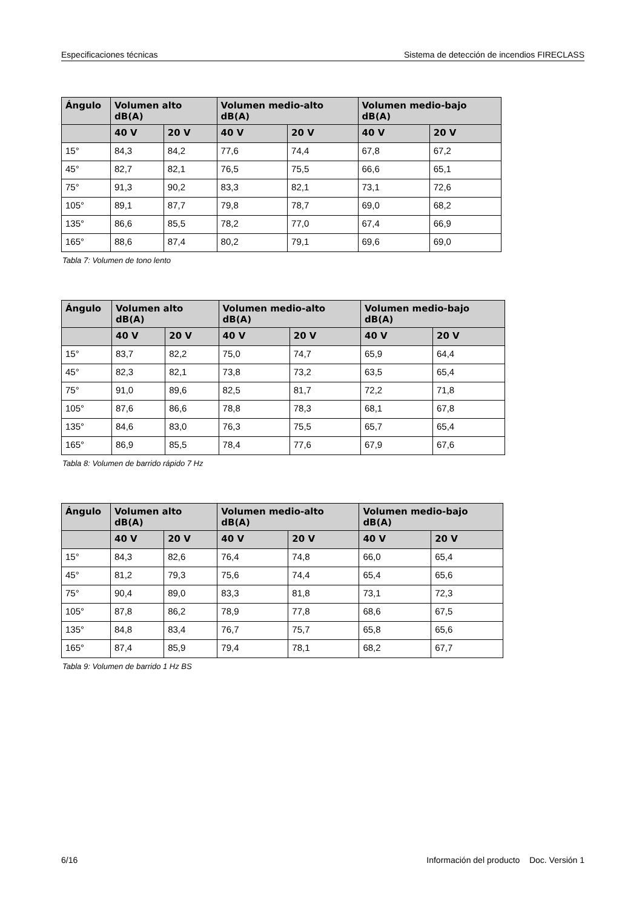Especificaciones técnicas Sistema de detección de incendios FIRECLASS
| Ángulo | Volumen alto dB(A) | | Volumen medio-alto dB(A) | | Volumen medio-bajo dB(A) | |
| --- | --- | --- | --- | --- | --- | --- |
| | 40 V | 20 V | 40 V | 20 V | 40 V | 20 V |
| 15° | 84,3 | 84,2 | 77,6 | 74,4 | 67,8 | 67,2 |
| 45° | 82,7 | 82,1 | 76,5 | 75,5 | 66,6 | 65,1 |
| 75° | 91,3 | 90,2 | 83,3 | 82,1 | 73,1 | 72,6 |
| 105° | 89,1 | 87,7 | 79,8 | 78,7 | 69,0 | 68,2 |
| 135° | 86,6 | 85,5 | 78,2 | 77,0 | 67,4 | 66,9 |
| 165° | 88,6 | 87,4 | 80,2 | 79,1 | 69,6 | 69,0 |
Tabla 7: Volumen de tono lento
| Ángulo | Volumen alto dB(A) | | Volumen medio-alto dB(A) | | Volumen medio-bajo dB(A) | |
| --- | --- | --- | --- | --- | --- | --- |
| | 40 V | 20 V | 40 V | 20 V | 40 V | 20 V |
| 15° | 83,7 | 82,2 | 75,0 | 74,7 | 65,9 | 64,4 |
| 45° | 82,3 | 82,1 | 73,8 | 73,2 | 63,5 | 65,4 |
| 75° | 91,0 | 89,6 | 82,5 | 81,7 | 72,2 | 71,8 |
| 105° | 87,6 | 86,6 | 78,8 | 78,3 | 68,1 | 67,8 |
| 135° | 84,6 | 83,0 | 76,3 | 75,5 | 65,7 | 65,4 |
| 165° | 86,9 | 85,5 | 78,4 | 77,6 | 67,9 | 67,6 |
Tabla 8: Volumen de barrido rápido 7 Hz
| Ángulo | Volumen alto dB(A) | | Volumen medio-alto dB(A) | | Volumen medio-bajo dB(A) | |
| --- | --- | --- | --- | --- | --- | --- |
| | 40 V | 20 V | 40 V | 20 V | 40 V | 20 V |
| 15° | 84,3 | 82,6 | 76,4 | 74,8 | 66,0 | 65,4 |
| 45° | 81,2 | 79,3 | 75,6 | 74,4 | 65,4 | 65,6 |
| 75° | 90,4 | 89,0 | 83,3 | 81,8 | 73,1 | 72,3 |
| 105° | 87,8 | 86,2 | 78,9 | 77,8 | 68,6 | 67,5 |
| 135° | 84,8 | 83,4 | 76,7 | 75,7 | 65,8 | 65,6 |
| 165° | 87,4 | 85,9 | 79,4 | 78,1 | 68,2 | 67,7 |
Tabla 9: Volumen de barrido 1 Hz BS
6/16 Información del producto Doc. Versión 1